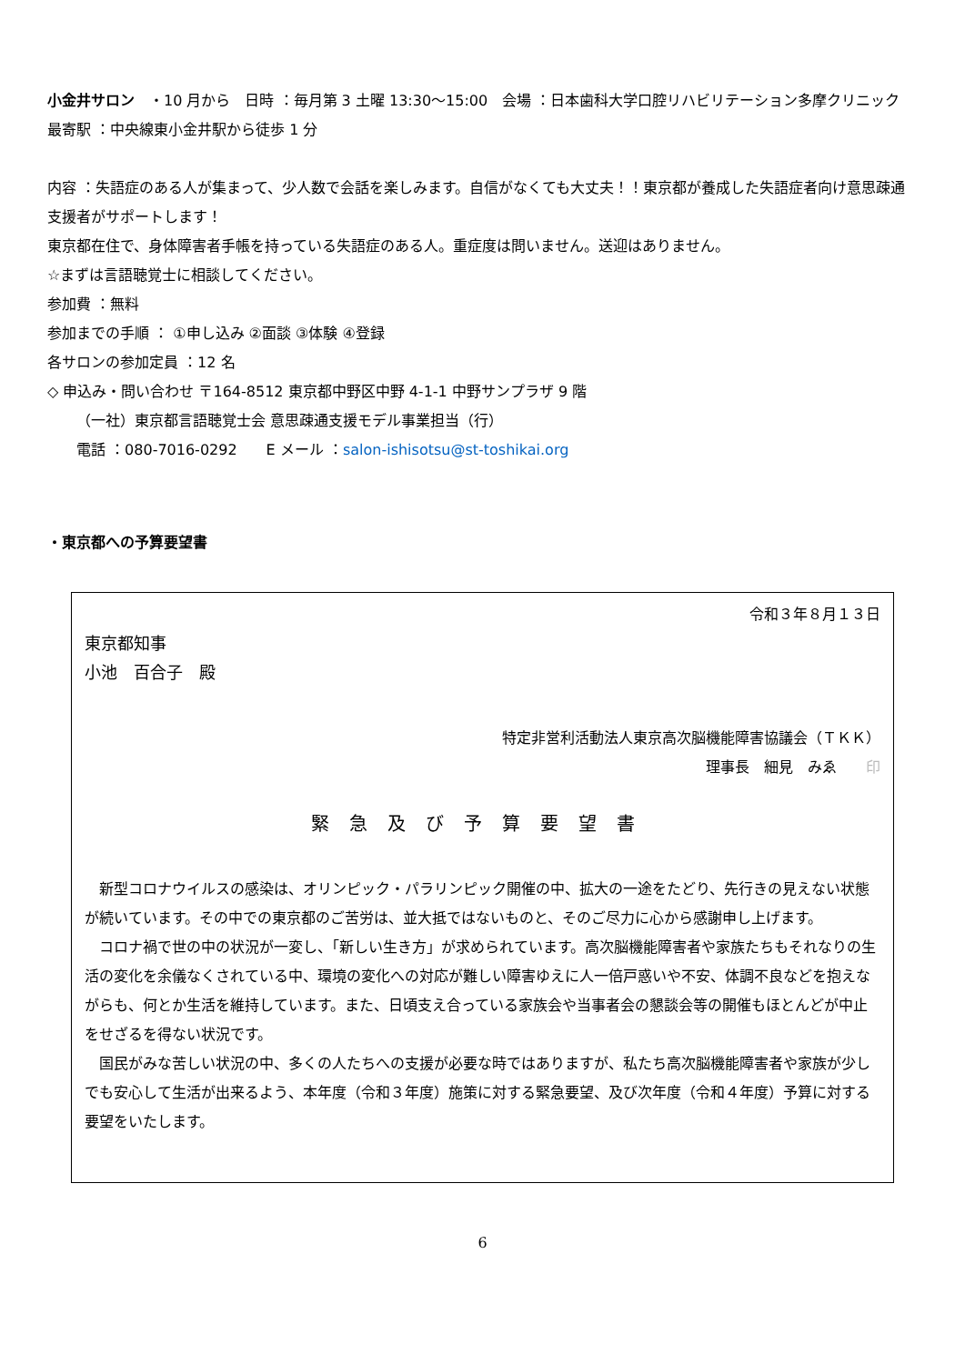小金井サロン　・10 月から　日時 ：毎月第 3 土曜 13:30〜15:00　会場 ：日本歯科大学口腔リハビリテーション多摩クリニック　最寄駅 ：中央線東小金井駅から徒歩 1 分
内容 ：失語症のある人が集まって、少人数で会話を楽しみます。自信がなくても大丈夫！！東京都が養成した失語症者向け意思疎通支援者がサポートします！
東京都在住で、身体障害者手帳を持っている失語症のある人。重症度は問いません。送迎はありません。
☆まずは言語聴覚士に相談してください。
参加費 ：無料
参加までの手順 ： ①申し込み ②面談 ③体験 ④登録
各サロンの参加定員 ：12 名
◇ 申込み・問い合わせ 〒164-8512 東京都中野区中野 4-1-1 中野サンプラザ 9 階
（一社）東京都言語聴覚士会 意思疎通支援モデル事業担当（行）
電話 ：080-7016-0292　　E メール ：salon-ishisotsu@st-toshikai.org
・東京都への予算要望書
令和３年８月１３日
東京都知事
小池　百合子　殿
特定非営利活動法人東京高次脳機能障害協議会（ＴＫＫ）
理事長　細見　みゑ　　印　
緊急及び予算要望書
新型コロナウイルスの感染は、オリンピック・パラリンピック開催の中、拡大の一途をたどり、先行きの見えない状態が続いています。その中での東京都のご苦労は、並大抵ではないものと、そのご尽力に心から感謝申し上げます。
コロナ禍で世の中の状況が一変し、「新しい生き方」が求められています。高次脳機能障害者や家族たちもそれなりの生活の変化を余儀なくされている中、環境の変化への対応が難しい障害ゆえに人一倍戸惑いや不安、体調不良などを抱えながらも、何とか生活を維持しています。また、日頃支え合っている家族会や当事者会の懇談会等の開催もほとんどが中止をせざるを得ない状況です。
国民がみな苦しい状況の中、多くの人たちへの支援が必要な時ではありますが、私たち高次脳機能障害者や家族が少しでも安心して生活が出来るよう、本年度（令和３年度）施策に対する緊急要望、及び次年度（令和４年度）予算に対する要望をいたします。
6